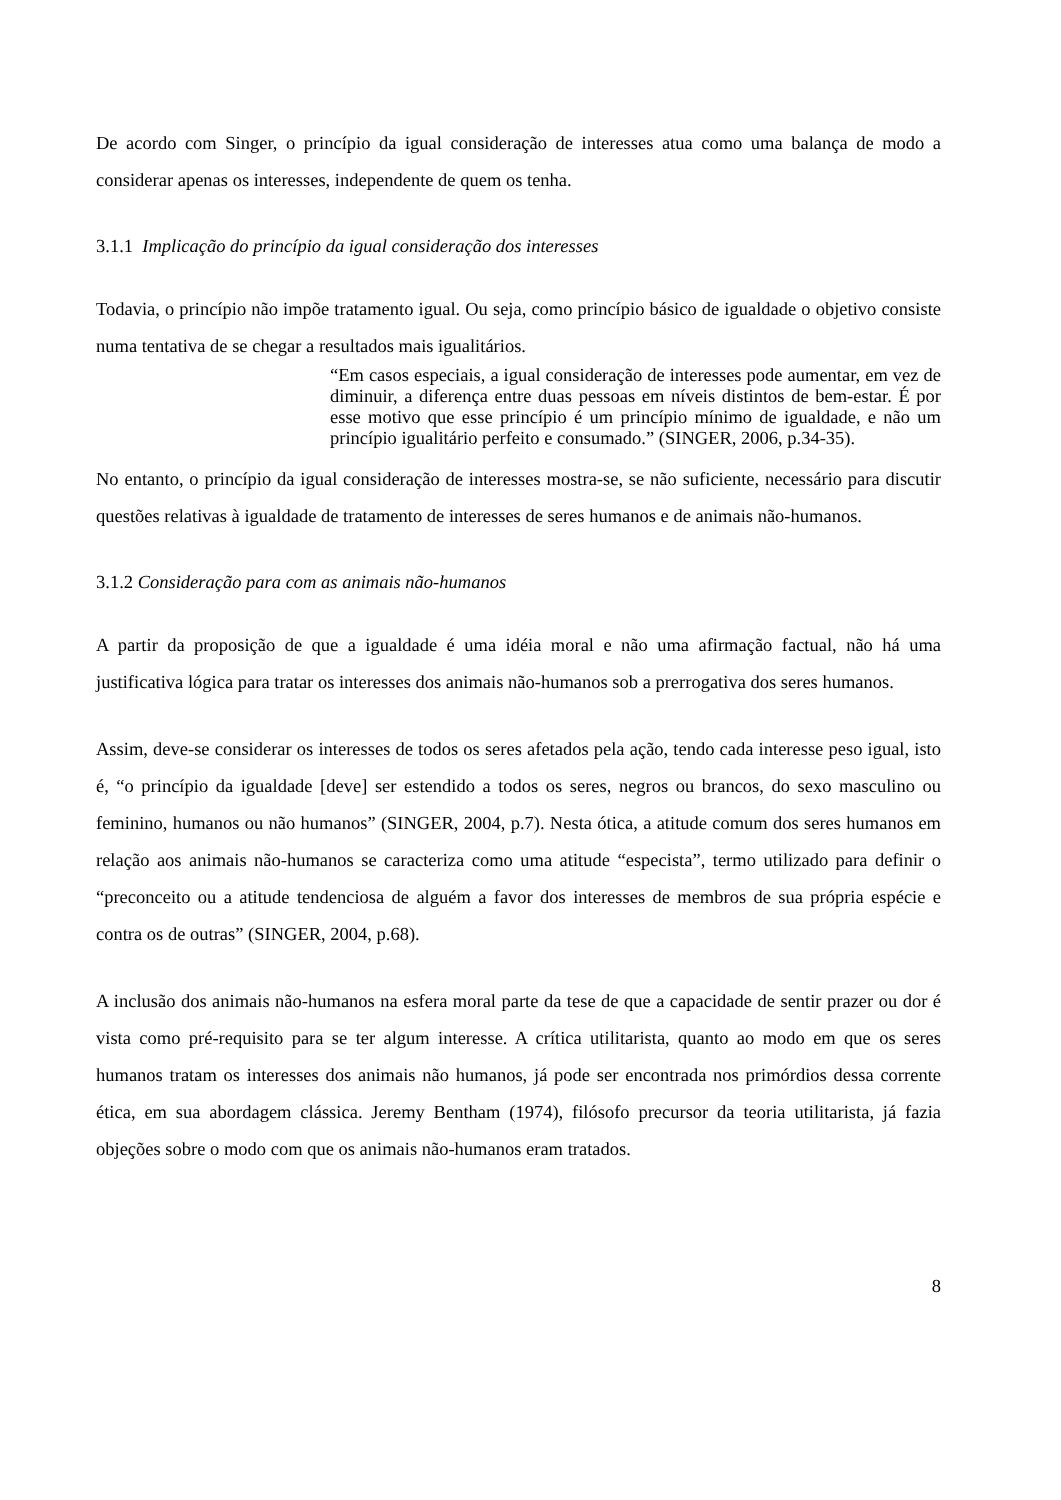De acordo com Singer, o princípio da igual consideração de interesses atua como uma balança de modo a considerar apenas os interesses, independente de quem os tenha.
3.1.1 Implicação do princípio da igual consideração dos interesses
Todavia, o princípio não impõe tratamento igual. Ou seja, como princípio básico de igualdade o objetivo consiste numa tentativa de se chegar a resultados mais igualitários.
“Em casos especiais, a igual consideração de interesses pode aumentar, em vez de diminuir, a diferença entre duas pessoas em níveis distintos de bem-estar. É por esse motivo que esse princípio é um princípio mínimo de igualdade, e não um princípio igualitário perfeito e consumado.” (SINGER, 2006, p.34-35).
No entanto, o princípio da igual consideração de interesses mostra-se, se não suficiente, necessário para discutir questões relativas à igualdade de tratamento de interesses de seres humanos e de animais não-humanos.
3.1.2 Consideração para com as animais não-humanos
A partir da proposição de que a igualdade é uma idéia moral e não uma afirmação factual, não há uma justificativa lógica para tratar os interesses dos animais não-humanos sob a prerrogativa dos seres humanos.
Assim, deve-se considerar os interesses de todos os seres afetados pela ação, tendo cada interesse peso igual, isto é, “o princípio da igualdade [deve] ser estendido a todos os seres, negros ou brancos, do sexo masculino ou feminino, humanos ou não humanos” (SINGER, 2004, p.7). Nesta ótica, a atitude comum dos seres humanos em relação aos animais não-humanos se caracteriza como uma atitude “especista”, termo utilizado para definir o “preconceito ou a atitude tendenciosa de alguém a favor dos interesses de membros de sua própria espécie e contra os de outras” (SINGER, 2004, p.68).
A inclusão dos animais não-humanos na esfera moral parte da tese de que a capacidade de sentir prazer ou dor é vista como pré-requisito para se ter algum interesse. A crítica utilitarista, quanto ao modo em que os seres humanos tratam os interesses dos animais não humanos, já pode ser encontrada nos primórdios dessa corrente ética, em sua abordagem clássica. Jeremy Bentham (1974), filósofo precursor da teoria utilitarista, já fazia objeções sobre o modo com que os animais não-humanos eram tratados.
8